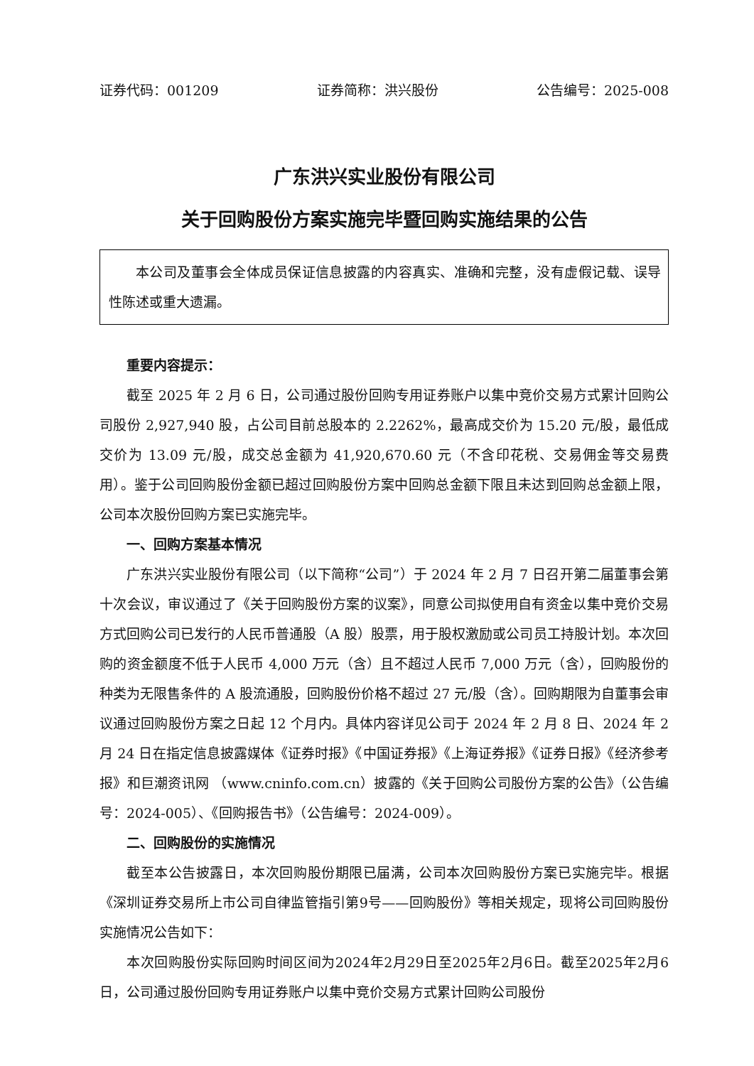证券代码：001209 证券简称：洪兴股份 公告编号：2025-008
广东洪兴实业股份有限公司
关于回购股份方案实施完毕暨回购实施结果的公告
本公司及董事会全体成员保证信息披露的内容真实、准确和完整，没有虚假记载、误导性陈述或重大遗漏。
重要内容提示：
截至 2025 年 2 月 6 日，公司通过股份回购专用证券账户以集中竞价交易方式累计回购公司股份 2,927,940 股，占公司目前总股本的 2.2262%，最高成交价为 15.20 元/股，最低成交价为 13.09 元/股，成交总金额为 41,920,670.60 元（不含印花税、交易佣金等交易费用）。鉴于公司回购股份金额已超过回购股份方案中回购总金额下限且未达到回购总金额上限，公司本次股份回购方案已实施完毕。
一、回购方案基本情况
广东洪兴实业股份有限公司（以下简称“公司”）于 2024 年 2 月 7 日召开第二届董事会第十次会议，审议通过了《关于回购股份方案的议案》，同意公司拟使用自有资金以集中竞价交易方式回购公司已发行的人民币普通股（A 股）股票，用于股权激励或公司员工持股计划。本次回购的资金额度不低于人民币 4,000 万元（含）且不超过人民币 7,000 万元（含），回购股份的种类为无限售条件的 A 股流通股，回购股份价格不超过 27 元/股（含）。回购期限为自董事会审议通过回购股份方案之日起 12 个月内。具体内容详见公司于 2024 年 2 月 8 日、2024 年 2 月 24 日在指定信息披露媒体《证券时报》《中国证券报》《上海证券报》《证券日报》《经济参考报》和巨潮资讯网 （www.cninfo.com.cn）披露的《关于回购公司股份方案的公告》（公告编号：2024-005）、《回购报告书》（公告编号：2024-009）。
二、回购股份的实施情况
截至本公告披露日，本次回购股份期限已届满，公司本次回购股份方案已实施完毕。根据《深圳证券交易所上市公司自律监管指引第9号——回购股份》等相关规定，现将公司回购股份实施情况公告如下：
本次回购股份实际回购时间区间为2024年2月29日至2025年2月6日。截至2025年2月6日，公司通过股份回购专用证券账户以集中竞价交易方式累计回购公司股份